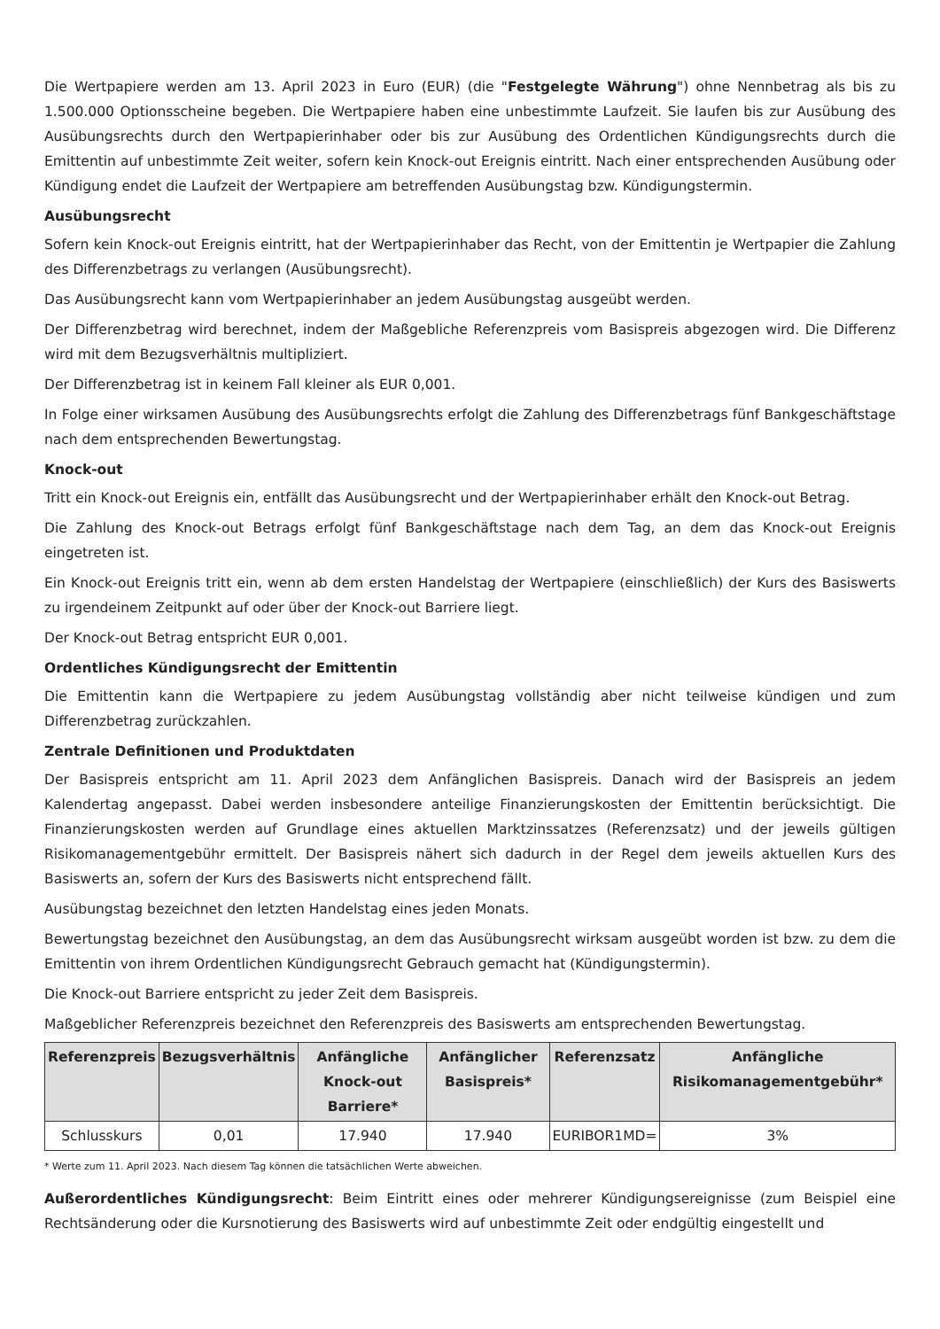Die Wertpapiere werden am 13. April 2023 in Euro (EUR) (die "Festgelegte Währung") ohne Nennbetrag als bis zu 1.500.000 Optionsscheine begeben. Die Wertpapiere haben eine unbestimmte Laufzeit. Sie laufen bis zur Ausübung des Ausübungsrechts durch den Wertpapierinhaber oder bis zur Ausübung des Ordentlichen Kündigungsrechts durch die Emittentin auf unbestimmte Zeit weiter, sofern kein Knock-out Ereignis eintritt. Nach einer entsprechenden Ausübung oder Kündigung endet die Laufzeit der Wertpapiere am betreffenden Ausübungstag bzw. Kündigungstermin.
Ausübungsrecht
Sofern kein Knock-out Ereignis eintritt, hat der Wertpapierinhaber das Recht, von der Emittentin je Wertpapier die Zahlung des Differenzbetrags zu verlangen (Ausübungsrecht).
Das Ausübungsrecht kann vom Wertpapierinhaber an jedem Ausübungstag ausgeübt werden.
Der Differenzbetrag wird berechnet, indem der Maßgebliche Referenzpreis vom Basispreis abgezogen wird. Die Differenz wird mit dem Bezugsverhältnis multipliziert.
Der Differenzbetrag ist in keinem Fall kleiner als EUR 0,001.
In Folge einer wirksamen Ausübung des Ausübungsrechts erfolgt die Zahlung des Differenzbetrags fünf Bankgeschäftstage nach dem entsprechenden Bewertungstag.
Knock-out
Tritt ein Knock-out Ereignis ein, entfällt das Ausübungsrecht und der Wertpapierinhaber erhält den Knock-out Betrag.
Die Zahlung des Knock-out Betrags erfolgt fünf Bankgeschäftstage nach dem Tag, an dem das Knock-out Ereignis eingetreten ist.
Ein Knock-out Ereignis tritt ein, wenn ab dem ersten Handelstag der Wertpapiere (einschließlich) der Kurs des Basiswerts zu irgendeinem Zeitpunkt auf oder über der Knock-out Barriere liegt.
Der Knock-out Betrag entspricht EUR 0,001.
Ordentliches Kündigungsrecht der Emittentin
Die Emittentin kann die Wertpapiere zu jedem Ausübungstag vollständig aber nicht teilweise kündigen und zum Differenzbetrag zurückzahlen.
Zentrale Definitionen und Produktdaten
Der Basispreis entspricht am 11. April 2023 dem Anfänglichen Basispreis. Danach wird der Basispreis an jedem Kalendertag angepasst. Dabei werden insbesondere anteilige Finanzierungskosten der Emittentin berücksichtigt. Die Finanzierungskosten werden auf Grundlage eines aktuellen Marktzinssatzes (Referenzsatz) und der jeweils gültigen Risikomanagementgebühr ermittelt. Der Basispreis nähert sich dadurch in der Regel dem jeweils aktuellen Kurs des Basiswerts an, sofern der Kurs des Basiswerts nicht entsprechend fällt.
Ausübungstag bezeichnet den letzten Handelstag eines jeden Monats.
Bewertungstag bezeichnet den Ausübungstag, an dem das Ausübungsrecht wirksam ausgeübt worden ist bzw. zu dem die Emittentin von ihrem Ordentlichen Kündigungsrecht Gebrauch gemacht hat (Kündigungstermin).
Die Knock-out Barriere entspricht zu jeder Zeit dem Basispreis.
Maßgeblicher Referenzpreis bezeichnet den Referenzpreis des Basiswerts am entsprechenden Bewertungstag.
| Referenzpreis | Bezugsverhältnis | Anfängliche Knock-out Barriere* | Anfänglicher Basispreis* | Referenzsatz | Anfängliche Risikomanagementgebühr* |
| --- | --- | --- | --- | --- | --- |
| Schlusskurs | 0,01 | 17.940 | 17.940 | EURIBOR1MD= | 3% |
* Werte zum 11. April 2023. Nach diesem Tag können die tatsächlichen Werte abweichen.
Außerordentliches Kündigungsrecht: Beim Eintritt eines oder mehrerer Kündigungsereignisse (zum Beispiel eine Rechtsänderung oder die Kursnotierung des Basiswerts wird auf unbestimmte Zeit oder endgültig eingestellt und